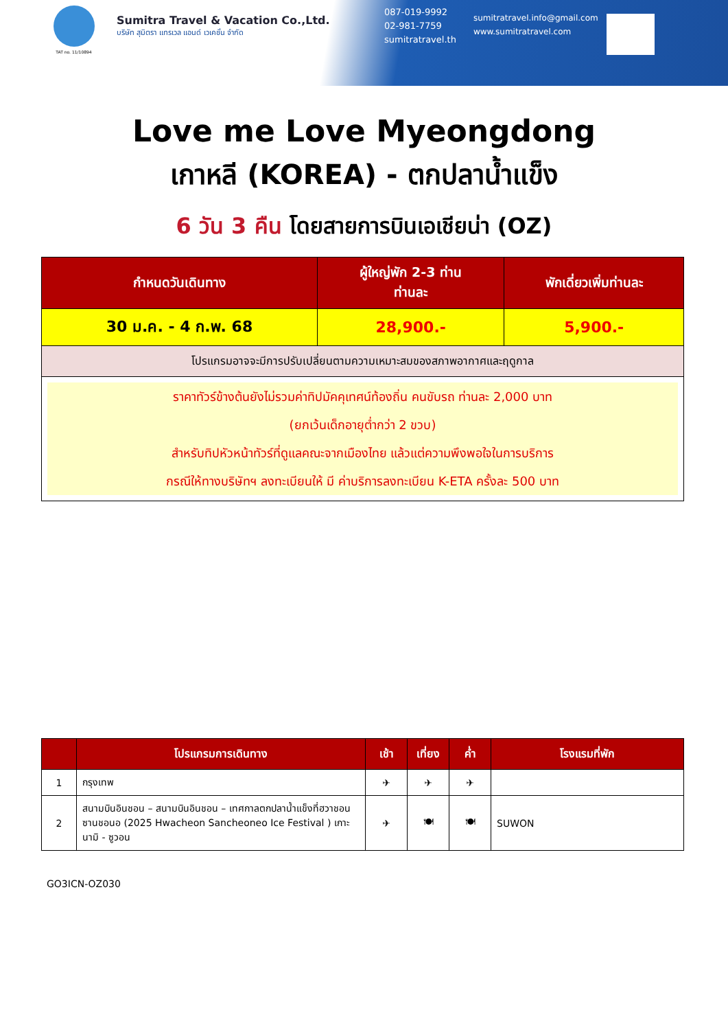TAT no. 11/10894
Sumitra Travel & Vacation Co.,Ltd.
บริษัท สุมิตรา แทรเวล แอนด์ เวเคชั่น จำกัด
087-019-9992
02-981-7759
sumitratravel.th
sumitratravel.info@gmail.com
www.sumitratravel.com
Love me Love Myeongdong
เกาหลี (KOREA) - ตกปลาน้ำแข็ง
6 วัน 3 คืน โดยสายการบินเอเชียน่า (OZ)
| กำหนดวันเดินทาง | ผู้ใหญ่พัก 2-3 ท่าน ท่านละ | พักเดี่ยวเพิ่มท่านละ |
| --- | --- | --- |
| 30 ม.ค. - 4 ก.พ. 68 | 28,900.- | 5,900.- |
| โปรแกรมอาจจะมีการปรับเปลี่ยนตามความเหมาะสมของสภาพอากาศและฤดูกาล | | |
| ราคาทัวร์ข้างต้นยังไม่รวมค่าทิปมัคคุเทศน์ท้องถิ่น คนขับรถ ท่านละ 2,000 บาท (ยกเว้นเด็กอายุต่ำกว่า 2 ขวบ) สำหรับทิปหัวหน้าทัวร์ที่ดูแลคณะจากเมืองไทย แล้วแต่ความพึงพอใจในการบริการ กรณีให้ทางบริษัทฯ ลงทะเบียนให้ มี ค่าบริการลงทะเบียน K-ETA ครั้งละ 500 บาท | | |
| | โปรแกรมการเดินทาง | เช้า | เที่ยง | ค่ำ | โรงแรมที่พัก |
| --- | --- | --- | --- | --- | --- |
| 1 | กรุงเทพ | ✈ | ✈ | ✈ | |
| 2 | สนามบินอินชอน – สนามบินอินชอน – เทศกาลตกปลาน้ำแข็งที่ฮวาชอน ซานชอนอ (2025 Hwacheon Sancheoneo Ice Festival ) เกาะนามิ - ซูวอน | ✈ | 🍽 | 🍽 | SUWON |
GO3ICN-OZ030